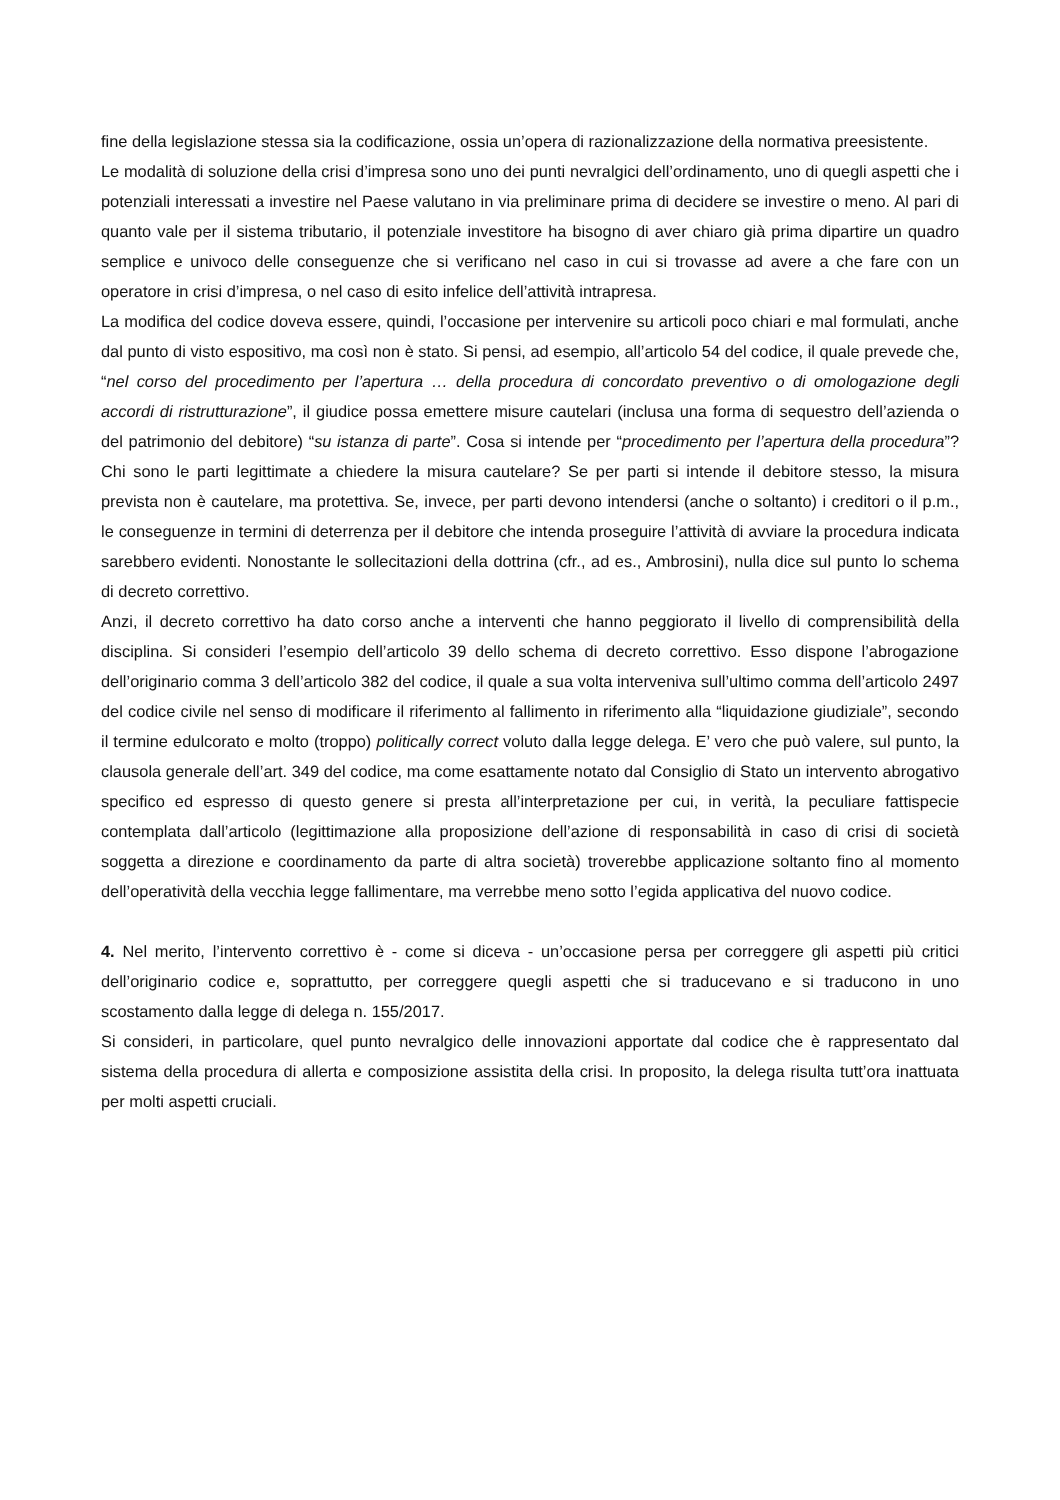fine della legislazione stessa sia la codificazione, ossia un’opera di razionalizzazione della normativa preesistente.
Le modalità di soluzione della crisi d’impresa sono uno dei punti nevralgici dell’ordinamento, uno di quegli aspetti che i potenziali interessati a investire nel Paese valutano in via preliminare prima di decidere se investire o meno. Al pari di quanto vale per il sistema tributario, il potenziale investitore ha bisogno di aver chiaro già prima dipartire un quadro semplice e univoco delle conseguenze che si verificano nel caso in cui si trovasse ad avere a che fare con un operatore in crisi d’impresa, o nel caso di esito infelice dell’attività intrapresa.
La modifica del codice doveva essere, quindi, l’occasione per intervenire su articoli poco chiari e mal formulati, anche dal punto di visto espositivo, ma così non è stato. Si pensi, ad esempio, all’articolo 54 del codice, il quale prevede che, “nel corso del procedimento per l’apertura … della procedura di concordato preventivo o di omologazione degli accordi di ristrutturazione”, il giudice possa emettere misure cautelari (inclusa una forma di sequestro dell’azienda o del patrimonio del debitore) “su istanza di parte”. Cosa si intende per “procedimento per l’apertura della procedura”? Chi sono le parti legittimate a chiedere la misura cautelare? Se per parti si intende il debitore stesso, la misura prevista non è cautelare, ma protettiva. Se, invece, per parti devono intendersi (anche o soltanto) i creditori o il p.m., le conseguenze in termini di deterrenza per il debitore che intenda proseguire l’attività di avviare la procedura indicata sarebbero evidenti. Nonostante le sollecitazioni della dottrina (cfr., ad es., Ambrosini), nulla dice sul punto lo schema di decreto correttivo.
Anzi, il decreto correttivo ha dato corso anche a interventi che hanno peggiorato il livello di comprensibilità della disciplina. Si consideri l’esempio dell’articolo 39 dello schema di decreto correttivo. Esso dispone l’abrogazione dell’originario comma 3 dell’articolo 382 del codice, il quale a sua volta interveniva sull’ultimo comma dell’articolo 2497 del codice civile nel senso di modificare il riferimento al fallimento in riferimento alla “liquidazione giudiziale”, secondo il termine edulcorato e molto (troppo) politically correct voluto dalla legge delega. E’ vero che può valere, sul punto, la clausola generale dell’art. 349 del codice, ma come esattamente notato dal Consiglio di Stato un intervento abrogativo specifico ed espresso di questo genere si presta all’interpretazione per cui, in verità, la peculiare fattispecie contemplata dall’articolo (legittimazione alla proposizione dell’azione di responsabilità in caso di crisi di società soggetta a direzione e coordinamento da parte di altra società) troverebbe applicazione soltanto fino al momento dell’operatività della vecchia legge fallimentare, ma verrebbe meno sotto l’egida applicativa del nuovo codice.
4. Nel merito, l’intervento correttivo è - come si diceva - un’occasione persa per correggere gli aspetti più critici dell’originario codice e, soprattutto, per correggere quegli aspetti che si traducevano e si traducono in uno scostamento dalla legge di delega n. 155/2017.
Si consideri, in particolare, quel punto nevralgico delle innovazioni apportate dal codice che è rappresentato dal sistema della procedura di allerta e composizione assistita della crisi. In proposito, la delega risulta tutt’ora inattuata per molti aspetti cruciali.